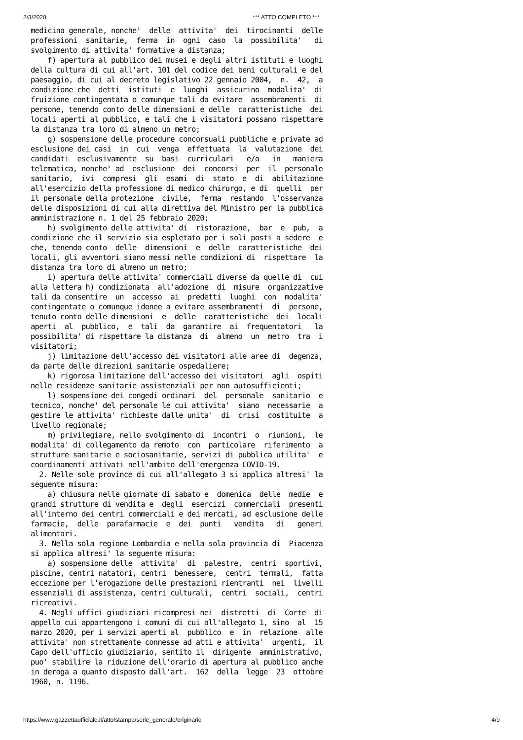2/3/2020 *** ATTO COMPLETO ***
medicina generale, nonche'  delle  attivita'  dei  tirocinanti  delle
professioni  sanitarie,  ferma  in  ogni  caso  la  possibilita'   di
svolgimento di attivita' formative a distanza;
    f) apertura al pubblico dei musei e degli altri istituti e luoghi
della cultura di cui all'art. 101 del codice dei beni culturali e del
paesaggio, di cui al decreto legislativo 22 gennaio 2004,  n.  42,  a
condizione che  detti  istituti  e  luoghi  assicurino  modalita'  di
fruizione contingentata o comunque tali da evitare  assembramenti  di
persone, tenendo conto delle dimensioni e delle  caratteristiche  dei
locali aperti al pubblico, e tali che i visitatori possano rispettare
la distanza tra loro di almeno un metro;
    g) sospensione delle procedure concorsuali pubbliche e private ad
esclusione dei casi  in  cui  venga  effettuata  la  valutazione  dei
candidati  esclusivamente  su  basi  curriculari   e/o   in   maniera
telematica, nonche' ad  esclusione  dei  concorsi  per  il  personale
sanitario,  ivi  compresi  gli  esami  di  stato  e  di  abilitazione
all'esercizio della professione di medico chirurgo, e di  quelli  per
il personale della protezione  civile,  ferma  restando  l'osservanza
delle disposizioni di cui alla direttiva del Ministro per la pubblica
amministrazione n. 1 del 25 febbraio 2020;
    h) svolgimento delle attivita' di  ristorazione,  bar  e  pub,  a
condizione che il servizio sia espletato per i soli posti a sedere  e
che, tenendo conto  delle  dimensioni  e  delle  caratteristiche  dei
locali, gli avventori siano messi nelle condizioni di  rispettare  la
distanza tra loro di almeno un metro;
    i) apertura delle attivita' commerciali diverse da quelle di  cui
alla lettera h) condizionata  all'adozione  di  misure  organizzative
tali da consentire  un  accesso  ai  predetti  luoghi  con  modalita'
contingentate o comunque idonee a evitare assembramenti  di  persone,
tenuto conto delle dimensioni  e  delle  caratteristiche  dei  locali
aperti  al  pubblico,  e  tali  da  garantire  ai  frequentatori   la
possibilita' di rispettare la distanza  di  almeno  un  metro  tra  i
visitatori;
    j) limitazione dell'accesso dei visitatori alle aree di  degenza,
da parte delle direzioni sanitarie ospedaliere;
    k) rigorosa limitazione dell'accesso dei visitatori  agli  ospiti
nelle residenze sanitarie assistenziali per non autosufficienti;
    l) sospensione dei congedi ordinari  del  personale  sanitario  e
tecnico, nonche' del personale le cui attivita'  siano  necessarie  a
gestire le attivita' richieste dalle unita'  di  crisi  costituite  a
livello regionale;
    m) privilegiare, nello svolgimento di  incontri  o  riunioni,  le
modalita' di collegamento da remoto  con  particolare  riferimento  a
strutture sanitarie e sociosanitarie, servizi di pubblica utilita'  e
coordinamenti attivati nell'ambito dell'emergenza COVID-19.
  2. Nelle sole province di cui all'allegato 3 si applica altresi' la
seguente misura:
    a) chiusura nelle giornate di sabato e  domenica  delle  medie  e
grandi strutture di vendita e  degli  esercizi  commerciali  presenti
all'interno dei centri commerciali e dei mercati, ad esclusione delle
farmacie,  delle  parafarmacie  e  dei  punti   vendita   di   generi
alimentari.
  3. Nella sola regione Lombardia e nella sola provincia di  Piacenza
si applica altresi' la seguente misura:
    a) sospensione delle  attivita'  di  palestre,  centri  sportivi,
piscine, centri natatori, centri  benessere,  centri  termali,  fatta
eccezione per l'erogazione delle prestazioni rientranti  nei  livelli
essenziali di assistenza, centri culturali,  centri  sociali,  centri
ricreativi.
  4. Negli uffici giudiziari ricompresi nei  distretti  di  Corte  di
appello cui appartengono i comuni di cui all'allegato 1, sino  al  15
marzo 2020, per i servizi aperti al  pubblico  e  in  relazione  alle
attivita' non strettamente connesse ad atti e attivita'  urgenti,  il
Capo dell'ufficio giudiziario, sentito il  dirigente  amministrativo,
puo' stabilire la riduzione dell'orario di apertura al pubblico anche
in deroga a quanto disposto dall'art.  162  della  legge  23  ottobre
1960, n. 1196.
https://www.gazzettaufficiale.it/atto/stampa/serie_generale/originario 4/9